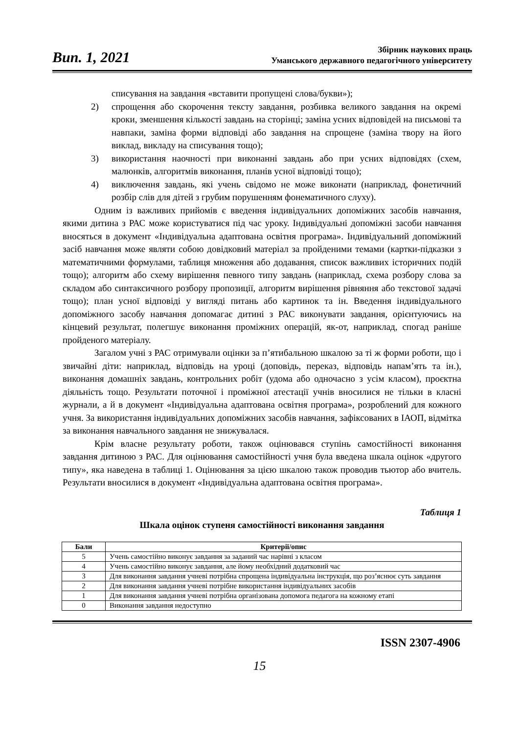Вип. 1, 2021
Збірник наукових праць
Уманського державного педагогічного університету
списування на завдання «вставити пропущені слова/букви»);
2) спрощення або скорочення тексту завдання, розбивка великого завдання на окремі кроки, зменшення кількості завдань на сторінці; заміна усних відповідей на письмові та навпаки, заміна форми відповіді або завдання на спрощене (заміна твору на його виклад, викладу на списування тощо);
3) використання наочності при виконанні завдань або при усних відповідях (схем, малюнків, алгоритмів виконання, планів усної відповіді тощо);
4) виключення завдань, які учень свідомо не може виконати (наприклад, фонетичний розбір слів для дітей з грубим порушенням фонематичного слуху).
Одним із важливих прийомів є введення індивідуальних допоміжних засобів навчання, якими дитина з РАС може користуватися під час уроку. Індивідуальні допоміжні засоби навчання вносяться в документ «Індивідуальна адаптована освітня програма». Індивідуальний допоміжний засіб навчання може являти собою довідковий матеріал за пройденими темами (картки-підказки з математичними формулами, таблиця множення або додавання, список важливих історичних подій тощо); алгоритм або схему вирішення певного типу завдань (наприклад, схема розбору слова за складом або синтаксичного розбору пропозиції, алгоритм вирішення рівняння або текстової задачі тощо); план усної відповіді у вигляді питань або картинок та ін. Введення індивідуального допоміжного засобу навчання допомагає дитині з РАС виконувати завдання, орієнтуючись на кінцевий результат, полегшує виконання проміжних операцій, як-от, наприклад, спогад раніше пройденого матеріалу.
Загалом учні з РАС отримували оцінки за п’ятибальною шкалою за ті ж форми роботи, що і звичайні діти: наприклад, відповідь на уроці (доповідь, переказ, відповідь напам’ять та ін.), виконання домашніх завдань, контрольних робіт (удома або одночасно з усім класом), проєктна діяльність тощо. Результати поточної і проміжної атестації учнів вносилися не тільки в класні журнали, а й в документ «Індивідуальна адаптована освітня програма», розроблений для кожного учня. За використання індивідуальних допоміжних засобів навчання, зафіксованих в ІАОП, відмітка за виконання навчального завдання не знижувалася.
Крім власне результату роботи, також оцінювався ступінь самостійності виконання завдання дитиною з РАС. Для оцінювання самостійності учня була введена шкала оцінок «другого типу», яка наведена в таблиці 1. Оцінювання за цією шкалою також проводив тьютор або вчитель. Результати вносилися в документ «Індивідуальна адаптована освітня програма».
Таблиця 1
Шкала оцінок ступеня самостійності виконання завдання
| Бали | Критерії/опис |
| --- | --- |
| 5 | Учень самостійно виконує завдання за заданий час нарівні з класом |
| 4 | Учень самостійно виконує завдання, але йому необхідний додатковий час |
| 3 | Для виконання завдання учневі потрібна спрощена індивідуальна інструкція, що роз’яснює суть завдання |
| 2 | Для виконання завдання учневі потрібне використання індивідуальних засобів |
| 1 | Для виконання завдання учневі потрібна організована допомога педагога на кожному етапі |
| 0 | Виконання завдання недоступно |
ISSN 2307-4906
15